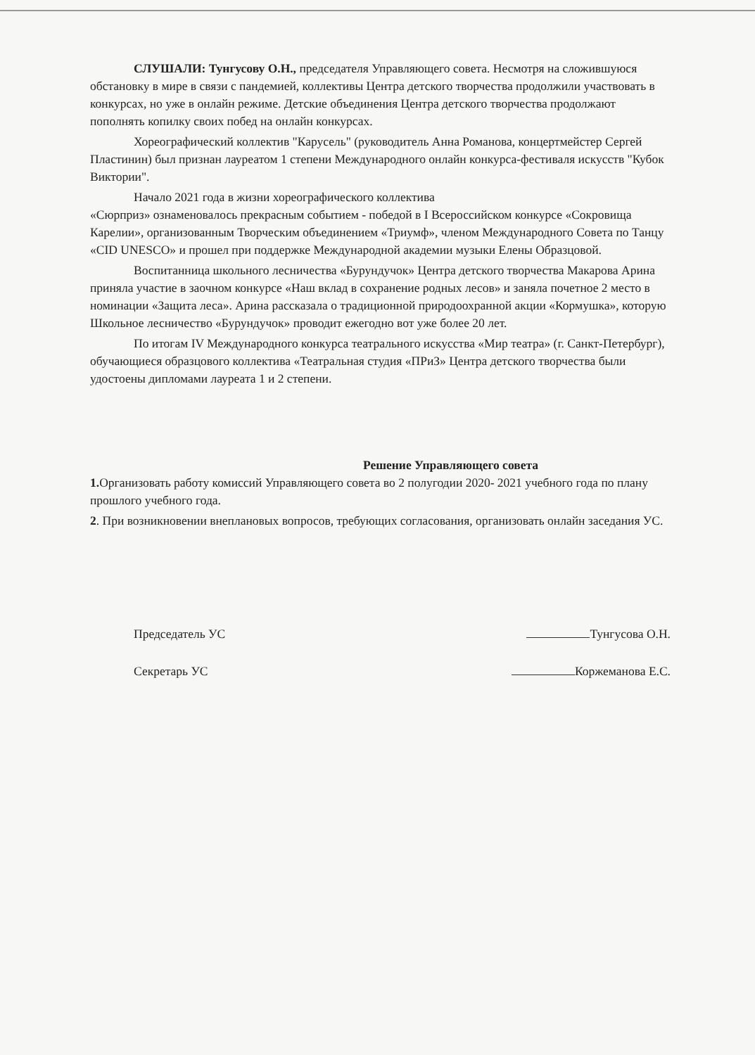СЛУШАЛИ: Тунгусову О.Н., председателя Управляющего совета. Несмотря на сложившуюся обстановку в мире в связи с пандемией, коллективы Центра детского творчества продолжили участвовать в конкурсах, но уже в онлайн режиме. Детские объединения Центра детского творчества продолжают пополнять копилку своих побед на онлайн конкурсах.
Хореографический коллектив "Карусель" (руководитель Анна Романова, концертмейстер Сергей Пластинин) был признан лауреатом 1 степени Международного онлайн конкурса-фестиваля искусств "Кубок Виктории".
Начало 2021 года в жизни хореографического коллектива
«Сюрприз» ознаменовалось прекрасным событием - победой в I Всероссийском конкурсе «Сокровища Карелии», организованным Творческим объединением «Триумф», членом Международного Совета по Танцу «CID UNESCO» и прошел при поддержке Международной академии музыки Елены Образцовой.
Воспитанница школьного лесничества «Бурундучок» Центра детского творчества Макарова Арина приняла участие в заочном конкурсе «Наш вклад в сохранение родных лесов» и заняла почетное 2 место в номинации «Защита леса». Арина рассказала о традиционной природоохранной акции «Кормушка», которую Школьное лесничество «Бурундучок» проводит ежегодно вот уже более 20 лет.
По итогам IV Международного конкурса театрального искусства «Мир театра» (г. Санкт-Петербург), обучающиеся образцового коллектива «Театральная студия «ПРиЗ» Центра детского творчества были удостоены дипломами лауреата 1 и 2 степени.
Решение Управляющего совета
1. Организовать работу комиссий Управляющего совета во 2 полугодии 2020- 2021 учебного года по плану прошлого учебного года.
2. При возникновении внеплановых вопросов, требующих согласования, организовать онлайн заседания УС.
Председатель УС Тунгусова О.Н.
Секретарь УС Коржеманова Е.С.